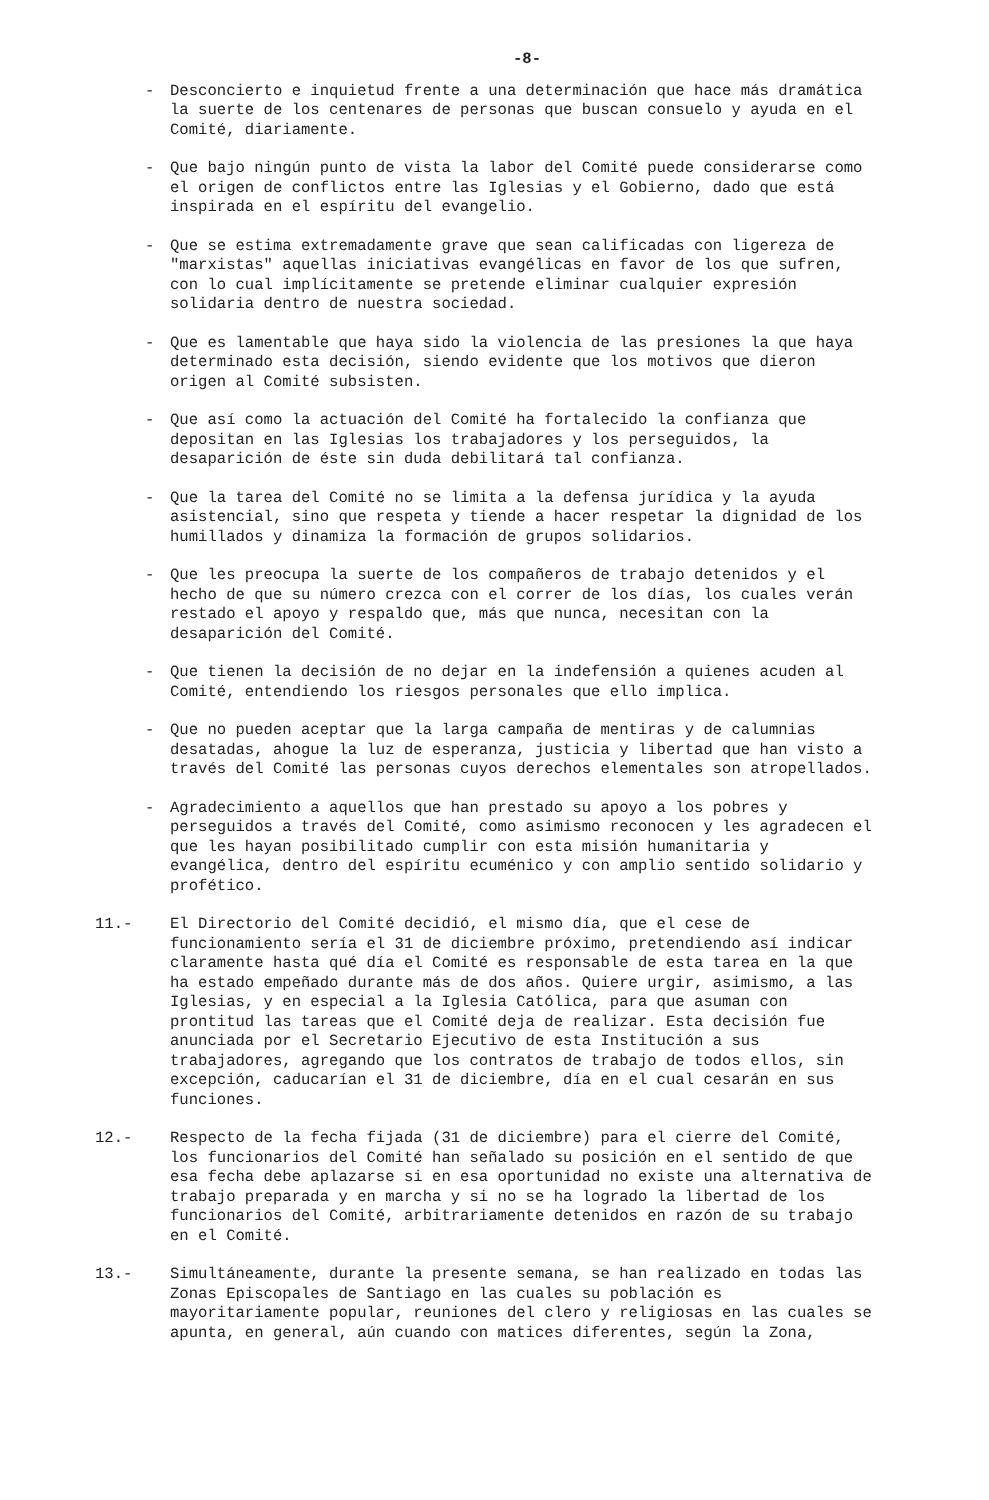-8-
- Desconcierto e inquietud frente a una determinación que hace más dramática la suerte de los centenares de personas que buscan consuelo y ayuda en el Comité, diariamente.
- Que bajo ningún punto de vista la labor del Comité puede considerarse como el origen de conflictos entre las Iglesias y el Gobierno, dado que está inspirada en el espíritu del evangelio.
- Que se estima extremadamente grave que sean calificadas con ligereza de "marxistas" aquellas iniciativas evangélicas en favor de los que sufren, con lo cual implícitamente se pretende eliminar cualquier expresión solidaria dentro de nuestra sociedad.
- Que es lamentable que haya sido la violencia de las presiones la que haya determinado esta decisión, siendo evidente que los motivos que dieron origen al Comité subsisten.
- Que así como la actuación del Comité ha fortalecido la confianza que depositan en las Iglesias los trabajadores y los perseguidos, la desaparición de éste sin duda debilitará tal confianza.
- Que la tarea del Comité no se limita a la defensa jurídica y la ayuda asistencial, sino que respeta y tiende a hacer respetar la dignidad de los humillados y dinamiza la formación de grupos solidarios.
- Que les preocupa la suerte de los compañeros de trabajo detenidos y el hecho de que su número crezca con el correr de los días, los cuales verán restado el apoyo y respaldo que, más que nunca, necesitan con la desaparición del Comité.
- Que tienen la decisión de no dejar en la indefensión a quienes acuden al Comité, entendiendo los riesgos personales que ello implica.
- Que no pueden aceptar que la larga campaña de mentiras y de calumnias desatadas, ahogue la luz de esperanza, justicia y libertad que han visto a través del Comité las personas cuyos derechos elementales son atropellados.
- Agradecimiento a aquellos que han prestado su apoyo a los pobres y perseguidos a través del Comité, como asimismo reconocen y les agradecen el que les hayan posibilitado cumplir con esta misión humanitaria y evangélica, dentro del espíritu ecuménico y con amplio sentido solidario y profético.
11.- El Directorio del Comité decidió, el mismo día, que el cese de funcionamiento sería el 31 de diciembre próximo, pretendiendo así indicar claramente hasta qué día el Comité es responsable de esta tarea en la que ha estado empeñado durante más de dos años. Quiere urgir, asimismo, a las Iglesias, y en especial a la Iglesia Católica, para que asuman con prontitud las tareas que el Comité deja de realizar. Esta decisión fue anunciada por el Secretario Ejecutivo de esta Institución a sus trabajadores, agregando que los contratos de trabajo de todos ellos, sin excepción, caducarían el 31 de diciembre, día en el cual cesarán en sus funciones.
12.- Respecto de la fecha fijada (31 de diciembre) para el cierre del Comité, los funcionarios del Comité han señalado su posición en el sentido de que esa fecha debe aplazarse si en esa oportunidad no existe una alternativa de trabajo preparada y en marcha y si no se ha logrado la libertad de los funcionarios del Comité, arbitrariamente detenidos en razón de su trabajo en el Comité.
13.- Simultáneamente, durante la presente semana, se han realizado en todas las Zonas Episcopales de Santiago en las cuales su población es mayoritariamente popular, reuniones del clero y religiosas en las cuales se apunta, en general, aún cuando con matices diferentes, según la Zona,